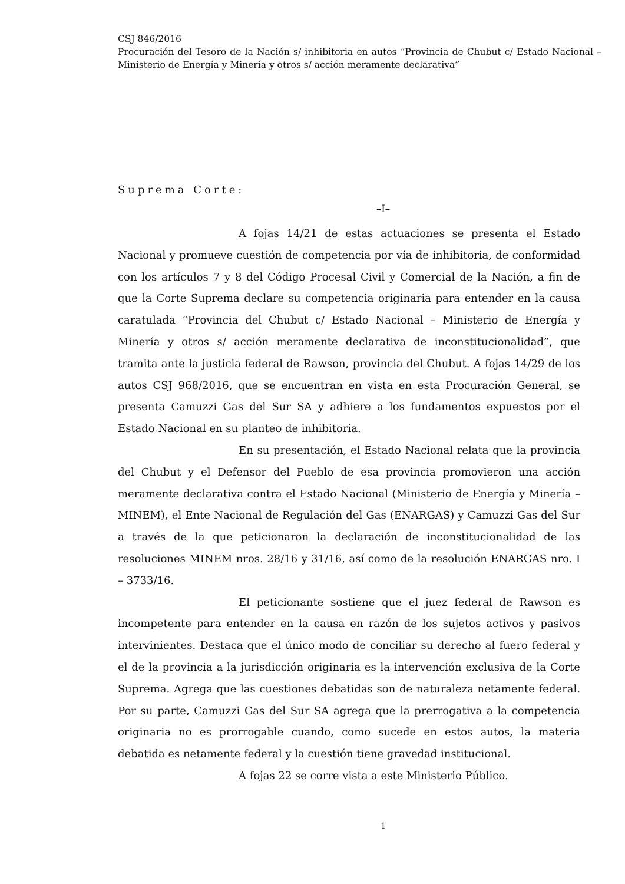CSJ 846/2016
Procuración del Tesoro de la Nación s/ inhibitoria en autos “Provincia de Chubut c/ Estado Nacional – Ministerio de Energía y Minería y otros s/ acción meramente declarativa”
Suprema Corte:
–I–
A fojas 14/21 de estas actuaciones se presenta el Estado Nacional y promueve cuestión de competencia por vía de inhibitoria, de conformidad con los artículos 7 y 8 del Código Procesal Civil y Comercial de la Nación, a fin de que la Corte Suprema declare su competencia originaria para entender en la causa caratulada “Provincia del Chubut c/ Estado Nacional – Ministerio de Energía y Minería y otros s/ acción meramente declarativa de inconstitucionalidad”, que tramita ante la justicia federal de Rawson, provincia del Chubut. A fojas 14/29 de los autos CSJ 968/2016, que se encuentran en vista en esta Procuración General, se presenta Camuzzi Gas del Sur SA y adhiere a los fundamentos expuestos por el Estado Nacional en su planteo de inhibitoria.
En su presentación, el Estado Nacional relata que la provincia del Chubut y el Defensor del Pueblo de esa provincia promovieron una acción meramente declarativa contra el Estado Nacional (Ministerio de Energía y Minería – MINEM), el Ente Nacional de Regulación del Gas (ENARGAS) y Camuzzi Gas del Sur a través de la que peticionaron la declaración de inconstitucionalidad de las resoluciones MINEM nros. 28/16 y 31/16, así como de la resolución ENARGAS nro. I – 3733/16.
El peticionante sostiene que el juez federal de Rawson es incompetente para entender en la causa en razón de los sujetos activos y pasivos intervinientes. Destaca que el único modo de conciliar su derecho al fuero federal y el de la provincia a la jurisdicción originaria es la intervención exclusiva de la Corte Suprema. Agrega que las cuestiones debatidas son de naturaleza netamente federal. Por su parte, Camuzzi Gas del Sur SA agrega que la prerrogativa a la competencia originaria no es prorrogable cuando, como sucede en estos autos, la materia debatida es netamente federal y la cuestión tiene gravedad institucional.
A fojas 22 se corre vista a este Ministerio Público.
1